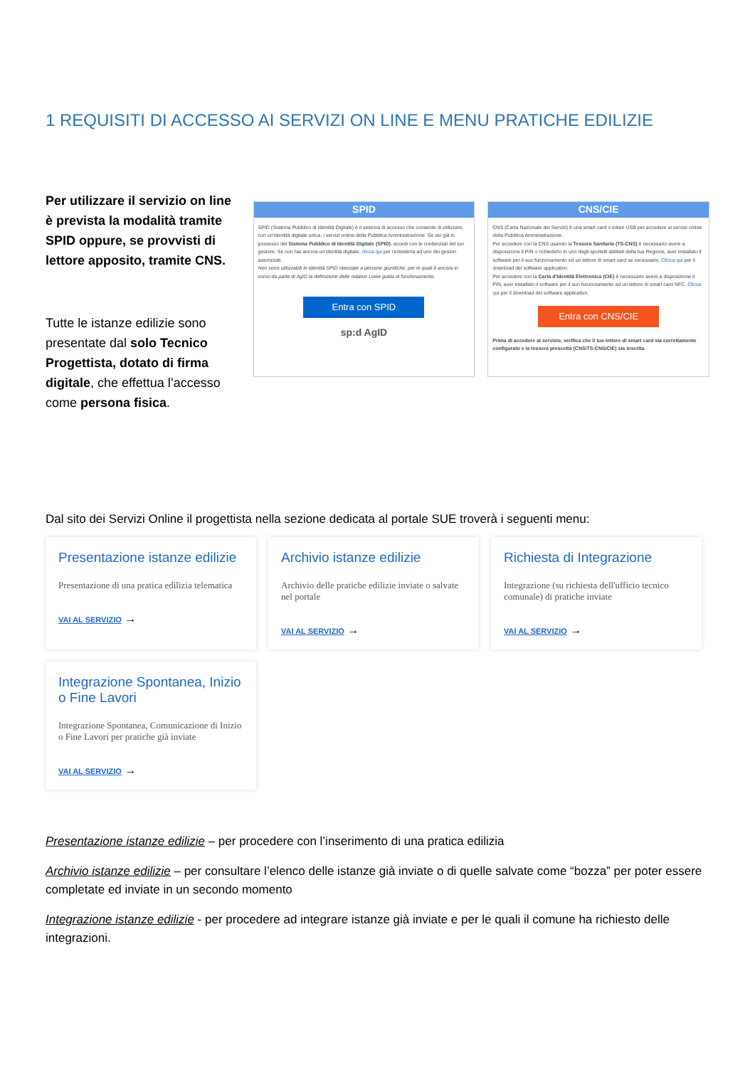1 REQUISITI DI ACCESSO AI SERVIZI ON LINE E MENU PRATICHE EDILIZIE
Per utilizzare il servizio on line è prevista la modalità tramite SPID oppure, se provvisti di lettore apposito, tramite CNS.
Tutte le istanze edilizie sono presentate dal solo Tecnico Progettista, dotato di firma digitale, che effettua l’accesso come persona fisica.
SPID
SPID (Sistema Pubblico di Identità Digitale) è il sistema di accesso che consente di utilizzare, con un'identità digitale unica, i servizi online della Pubblica Amministrazione. Se sei già in possesso del Sistema Pubblico di Identità Digitale (SPID), accedi con le credenziali del tuo gestore. Se non hai ancora un'identità digitale, clicca qui per richiederla ad uno dei gestori autorizzati.
Non sono utilizzabili le identità SPID rilasciate a persone giuridiche, per le quali è ancora in corso da parte di AgID la definizione delle relative Linee guida di funzionamento.
Entra con SPID
sp:d AgID
CNS/CIE
CNS (Carta Nazionale dei Servizi) è una smart card o token USB per accedere ai servizi online della Pubblica Amministrazione.
Per accedere con la CNS usando la Tessera Sanitaria (TS-CNS) è necessario avere a disposizione il PIN o richiederlo in uno degli sportelli abilitati della tua Regione, aver installato il software per il suo funzionamento ed un lettore di smart card se necessario. Clicca qui per il download del software applicativo.
Per accedere con la Carta d'Identità Elettronica (CIE) è necessario avere a disposizione il PIN, aver installato il software per il suo funzionamento ed un lettore di smart card NFC. Clicca qui per il download del software applicativo.
Entra con CNS/CIE
Prima di accedere al servizio, verifica che il tuo lettore di smart card sia correttamente configurato e la tessera prescelta (CNS/TS-CNS/CIE) sia inserita.
Dal sito dei Servizi Online il progettista nella sezione dedicata al portale SUE troverà i seguenti menu:
Presentazione istanze edilizie
Presentazione di una pratica edilizia telematica
VAI AL SERVIZIO →
Archivio istanze edilizie
Archivio delle pratiche edilizie inviate o salvate nel portale
VAI AL SERVIZIO →
Richiesta di Integrazione
Integrazione (su richiesta dell'ufficio tecnico comunale) di pratiche inviate
VAI AL SERVIZIO →
Integrazione Spontanea, Inizio o Fine Lavori
Integrazione Spontanea, Comunicazione di Inizio o Fine Lavori per pratiche già inviate
VAI AL SERVIZIO →
Presentazione istanze edilizie – per procedere con l’inserimento di una pratica edilizia
Archivio istanze edilizie – per consultare l’elenco delle istanze già inviate o di quelle salvate come “bozza” per poter essere completate ed inviate in un secondo momento
Integrazione istanze edilizie - per procedere ad integrare istanze già inviate e per le quali il comune ha richiesto delle integrazioni.